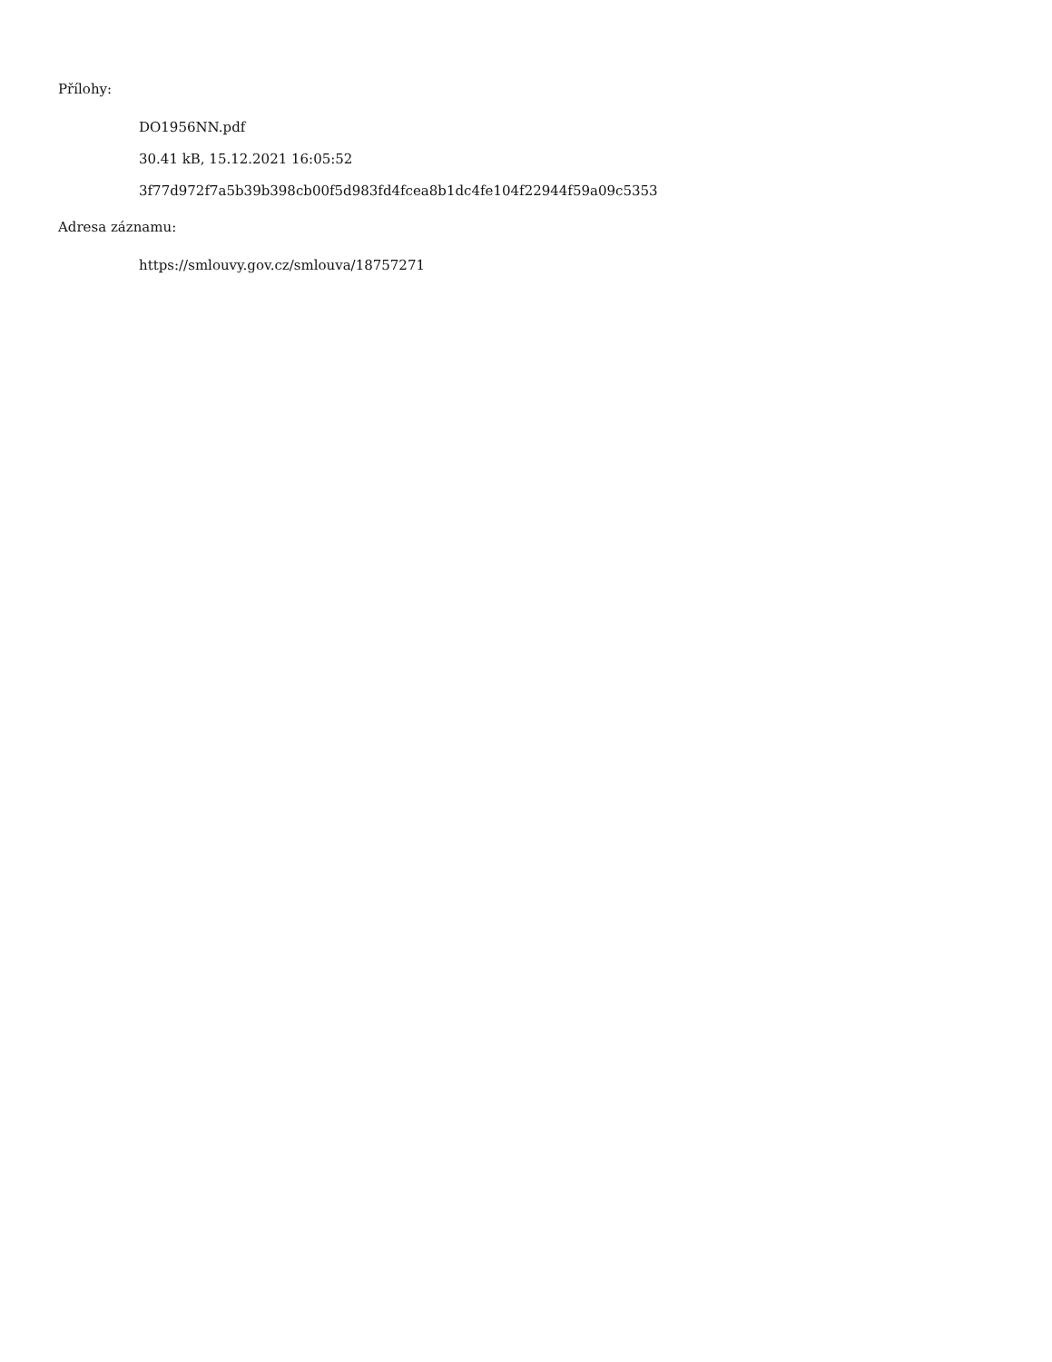Přílohy:
DO1956NN.pdf
30.41 kB, 15.12.2021 16:05:52
3f77d972f7a5b39b398cb00f5d983fd4fcea8b1dc4fe104f22944f59a09c5353
Adresa záznamu:
https://smlouvy.gov.cz/smlouva/18757271